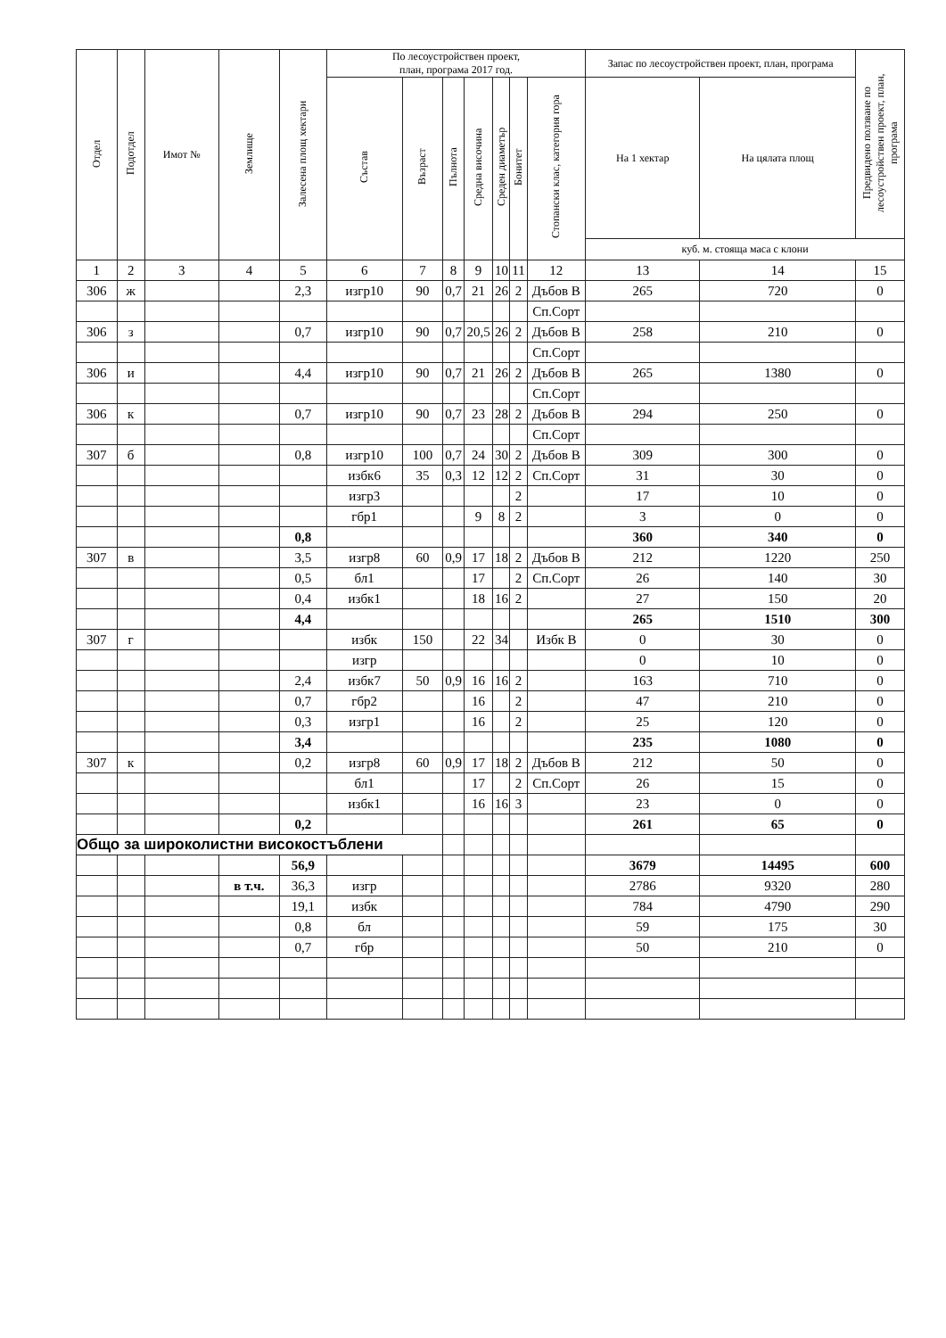| Отдел | Подотдел | Имот № | Землище | Залесена площ хектари | По лесоустройствен проект, план, програма 2017 год. | | | | | | | Запас по лесоустройствен проект, план, програма | | Предвидено ползване по лесоустройствен проект, план, програма |
| --- | --- | --- | --- | --- | --- | --- | --- | --- | --- | --- | --- | --- | --- | --- |
| | | | | | Състав | Възраст | Пълнота | Средна височина | Среден диаметър | Бонитет | Стопански клас, категория гора | На 1 хектар | На цялата площ | |
| | | | | | | | | | | | | куб. м. стояща маса с клони | | |
| 1 | 2 | 3 | 4 | 5 | 6 | 7 | 8 | 9 | 10 | 11 | 12 | 13 | 14 | 15 |
| 306 | ж | | | 2,3 | изгр10 | 90 | 0,7 | 21 | 26 | 2 | Дъбов В | 265 | 720 | 0 |
| | | | | | | | | | | | Сп.Сорт | | | |
| 306 | з | | | 0,7 | изгр10 | 90 | 0,7 | 20,5 | 26 | 2 | Дъбов В | 258 | 210 | 0 |
| | | | | | | | | | | | Сп.Сорт | | | |
| 306 | и | | | 4,4 | изгр10 | 90 | 0,7 | 21 | 26 | 2 | Дъбов В | 265 | 1380 | 0 |
| | | | | | | | | | | | Сп.Сорт | | | |
| 306 | к | | | 0,7 | изгр10 | 90 | 0,7 | 23 | 28 | 2 | Дъбов В | 294 | 250 | 0 |
| | | | | | | | | | | | Сп.Сорт | | | |
| 307 | б | | | 0,8 | изгр10 | 100 | 0,7 | 24 | 30 | 2 | Дъбов В | 309 | 300 | 0 |
| | | | | | избк6 | 35 | 0,3 | 12 | 12 | 2 | Сп.Сорт | 31 | 30 | 0 |
| | | | | | изгр3 | | | | | 2 | | 17 | 10 | 0 |
| | | | | | гбр1 | | | 9 | 8 | 2 | | 3 | 0 | 0 |
| | | | | 0,8 | | | | | | | | 360 | 340 | 0 |
| 307 | в | | | 3,5 | изгр8 | 60 | 0,9 | 17 | 18 | 2 | Дъбов В | 212 | 1220 | 250 |
| | | | | 0,5 | бл1 | | | 17 | | 2 | Сп.Сорт | 26 | 140 | 30 |
| | | | | 0,4 | избк1 | | | 18 | 16 | 2 | | 27 | 150 | 20 |
| | | | | 4,4 | | | | | | | | 265 | 1510 | 300 |
| 307 | г | | | | избк | 150 | | 22 | 34 | | Избк В | 0 | 30 | 0 |
| | | | | | изгр | | | | | | | 0 | 10 | 0 |
| | | | | 2,4 | избк7 | 50 | 0,9 | 16 | 16 | 2 | | 163 | 710 | 0 |
| | | | | 0,7 | гбр2 | | | 16 | | 2 | | 47 | 210 | 0 |
| | | | | 0,3 | изгр1 | | | 16 | | 2 | | 25 | 120 | 0 |
| | | | | 3,4 | | | | | | | | 235 | 1080 | 0 |
| 307 | к | | | 0,2 | изгр8 | 60 | 0,9 | 17 | 18 | 2 | Дъбов В | 212 | 50 | 0 |
| | | | | | бл1 | | | 17 | | 2 | Сп.Сорт | 26 | 15 | 0 |
| | | | | | избк1 | | | 16 | 16 | 3 | | 23 | 0 | 0 |
| | | | | 0,2 | | | | | | | | 261 | 65 | 0 |
| Общо за широколистни високостъблени | | | | | | | | | | | | | | |
| | | | | 56,9 | | | | | | | | 3679 | 14495 | 600 |
| | | | в т.ч. | 36,3 | изгр | | | | | | | 2786 | 9320 | 280 |
| | | | | 19,1 | избк | | | | | | | 784 | 4790 | 290 |
| | | | | 0,8 | бл | | | | | | | 59 | 175 | 30 |
| | | | | 0,7 | гбр | | | | | | | 50 | 210 | 0 |